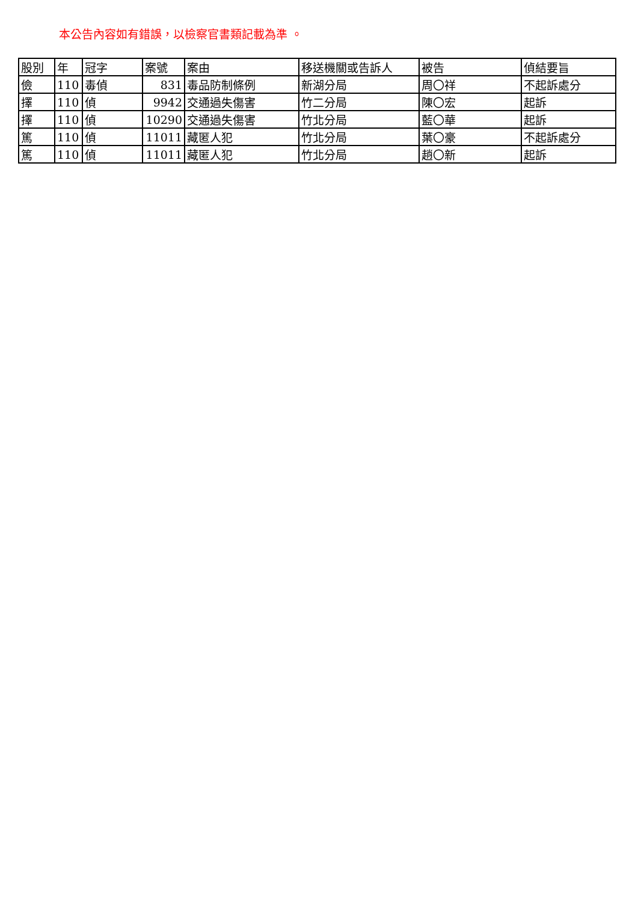本公告內容如有錯誤，以檢察官書類記載為準 。
| 股別 | 年 | 冠字 | 案號 | 案由 | 移送機關或告訴人 | 被告 | 偵結要旨 |
| --- | --- | --- | --- | --- | --- | --- | --- |
| 儉 | 110 | 毒偵 | 831 | 毒品防制條例 | 新湖分局 | 周〇祥 | 不起訴處分 |
| 擇 | 110 | 偵 | 9942 | 交通過失傷害 | 竹二分局 | 陳〇宏 | 起訴 |
| 擇 | 110 | 偵 | 10290 | 交通過失傷害 | 竹北分局 | 藍〇華 | 起訴 |
| 篤 | 110 | 偵 | 11011 | 藏匿人犯 | 竹北分局 | 葉〇豪 | 不起訴處分 |
| 篤 | 110 | 偵 | 11011 | 藏匿人犯 | 竹北分局 | 趙〇新 | 起訴 |